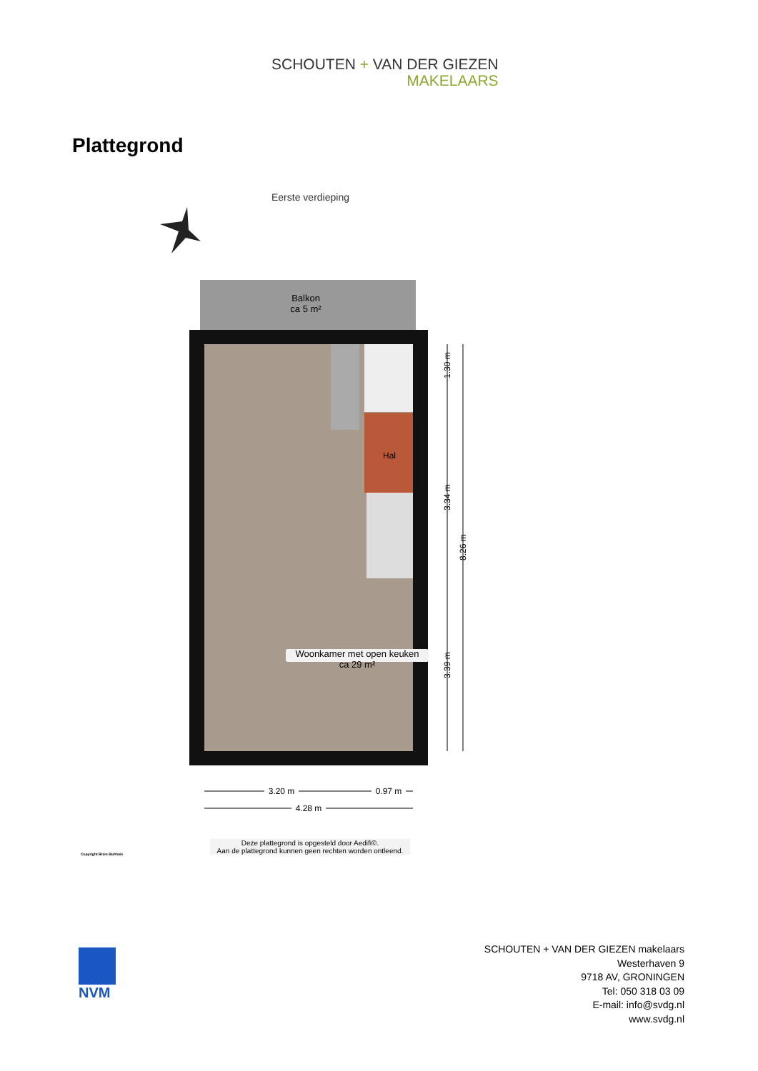SCHOUTEN + VAN DER GIEZEN
MAKELAARS
Plattegrond
Eerste verdieping
Woonkamer met open keuken
ca 29 m²
Balkon
ca 5 m²
Hal
1.30 m
3.34 m
8.26 m
3.39 m
3.20 m
0.97 m
4.28 m
Copyright Bram Bulthuis
Deze plattegrond is opgesteld door Aedifi©.
Aan de plattegrond kunnen geen rechten worden ontleend.
NVM
SCHOUTEN + VAN DER GIEZEN makelaars
Westerhaven 9
9718 AV, GRONINGEN
Tel: 050 318 03 09
E-mail: info@svdg.nl
www.svdg.nl